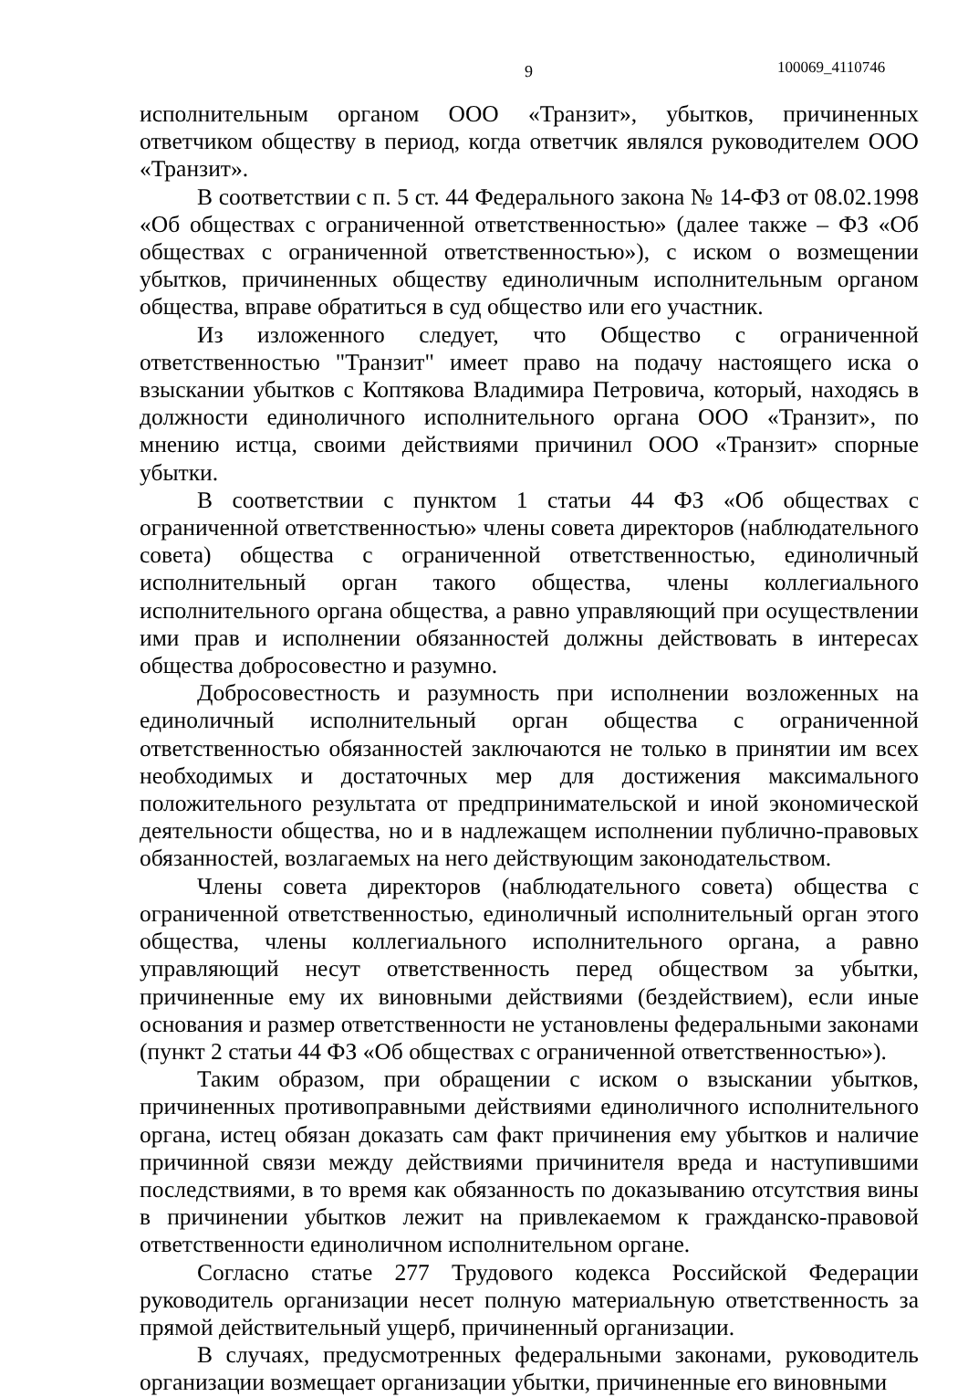9 100069_4110746
исполнительным органом ООО «Транзит», убытков, причиненных ответчиком обществу в период, когда ответчик являлся руководителем ООО «Транзит».
В соответствии с п. 5 ст. 44 Федерального закона № 14-ФЗ от 08.02.1998 «Об обществах с ограниченной ответственностью» (далее также – ФЗ «Об обществах с ограниченной ответственностью»), с иском о возмещении убытков, причиненных обществу единоличным исполнительным органом общества, вправе обратиться в суд общество или его участник.
Из изложенного следует, что Общество с ограниченной ответственностью "Транзит" имеет право на подачу настоящего иска о взыскании убытков с Коптякова Владимира Петровича, который, находясь в должности единоличного исполнительного органа ООО «Транзит», по мнению истца, своими действиями причинил ООО «Транзит» спорные убытки.
В соответствии с пунктом 1 статьи 44 ФЗ «Об обществах с ограниченной ответственностью» члены совета директоров (наблюдательного совета) общества с ограниченной ответственностью, единоличный исполнительный орган такого общества, члены коллегиального исполнительного органа общества, а равно управляющий при осуществлении ими прав и исполнении обязанностей должны действовать в интересах общества добросовестно и разумно.
Добросовестность и разумность при исполнении возложенных на единоличный исполнительный орган общества с ограниченной ответственностью обязанностей заключаются не только в принятии им всех необходимых и достаточных мер для достижения максимального положительного результата от предпринимательской и иной экономической деятельности общества, но и в надлежащем исполнении публично-правовых обязанностей, возлагаемых на него действующим законодательством.
Члены совета директоров (наблюдательного совета) общества с ограниченной ответственностью, единоличный исполнительный орган этого общества, члены коллегиального исполнительного органа, а равно управляющий несут ответственность перед обществом за убытки, причиненные ему их виновными действиями (бездействием), если иные основания и размер ответственности не установлены федеральными законами (пункт 2 статьи 44 ФЗ «Об обществах с ограниченной ответственностью»).
Таким образом, при обращении с иском о взыскании убытков, причиненных противоправными действиями единоличного исполнительного органа, истец обязан доказать сам факт причинения ему убытков и наличие причинной связи между действиями причинителя вреда и наступившими последствиями, в то время как обязанность по доказыванию отсутствия вины в причинении убытков лежит на привлекаемом к гражданско-правовой ответственности единоличном исполнительном органе.
Согласно статье 277 Трудового кодекса Российской Федерации руководитель организации несет полную материальную ответственность за прямой действительный ущерб, причиненный организации.
В случаях, предусмотренных федеральными законами, руководитель организации возмещает организации убытки, причиненные его виновными